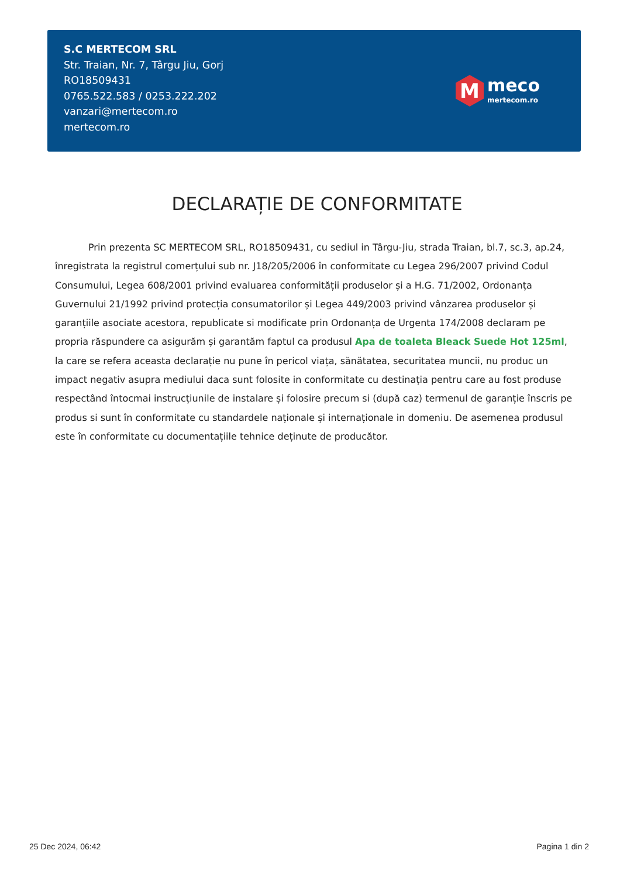S.C MERTECOM SRL
Str. Traian, Nr. 7, Târgu Jiu, Gorj
RO18509431
0765.522.583 / 0253.222.202
vanzari@mertecom.ro
mertecom.ro
M
meco
mertecom.ro
DECLARAȚIE DE CONFORMITATE
Prin prezenta SC MERTECOM SRL, RO18509431, cu sediul in Târgu-Jiu, strada Traian, bl.7, sc.3, ap.24, înregistrata la registrul comerțului sub nr. J18/205/2006 în conformitate cu Legea 296/2007 privind Codul Consumului, Legea 608/2001 privind evaluarea conformității produselor și a H.G. 71/2002, Ordonanța Guvernului 21/1992 privind protecția consumatorilor și Legea 449/2003 privind vânzarea produselor și garanțiile asociate acestora, republicate si modificate prin Ordonanța de Urgenta 174/2008 declaram pe propria răspundere ca asigurăm și garantăm faptul ca produsul Apa de toaleta Bleack Suede Hot 125ml, la care se refera aceasta declarație nu pune în pericol viața, sănătatea, securitatea muncii, nu produc un impact negativ asupra mediului daca sunt folosite in conformitate cu destinația pentru care au fost produse respectând întocmai instrucțiunile de instalare și folosire precum si (după caz) termenul de garanție înscris pe produs si sunt în conformitate cu standardele naționale și internaționale in domeniu. De asemenea produsul este în conformitate cu documentațiile tehnice deținute de producător.
25 Dec 2024, 06:42 Pagina 1 din 2